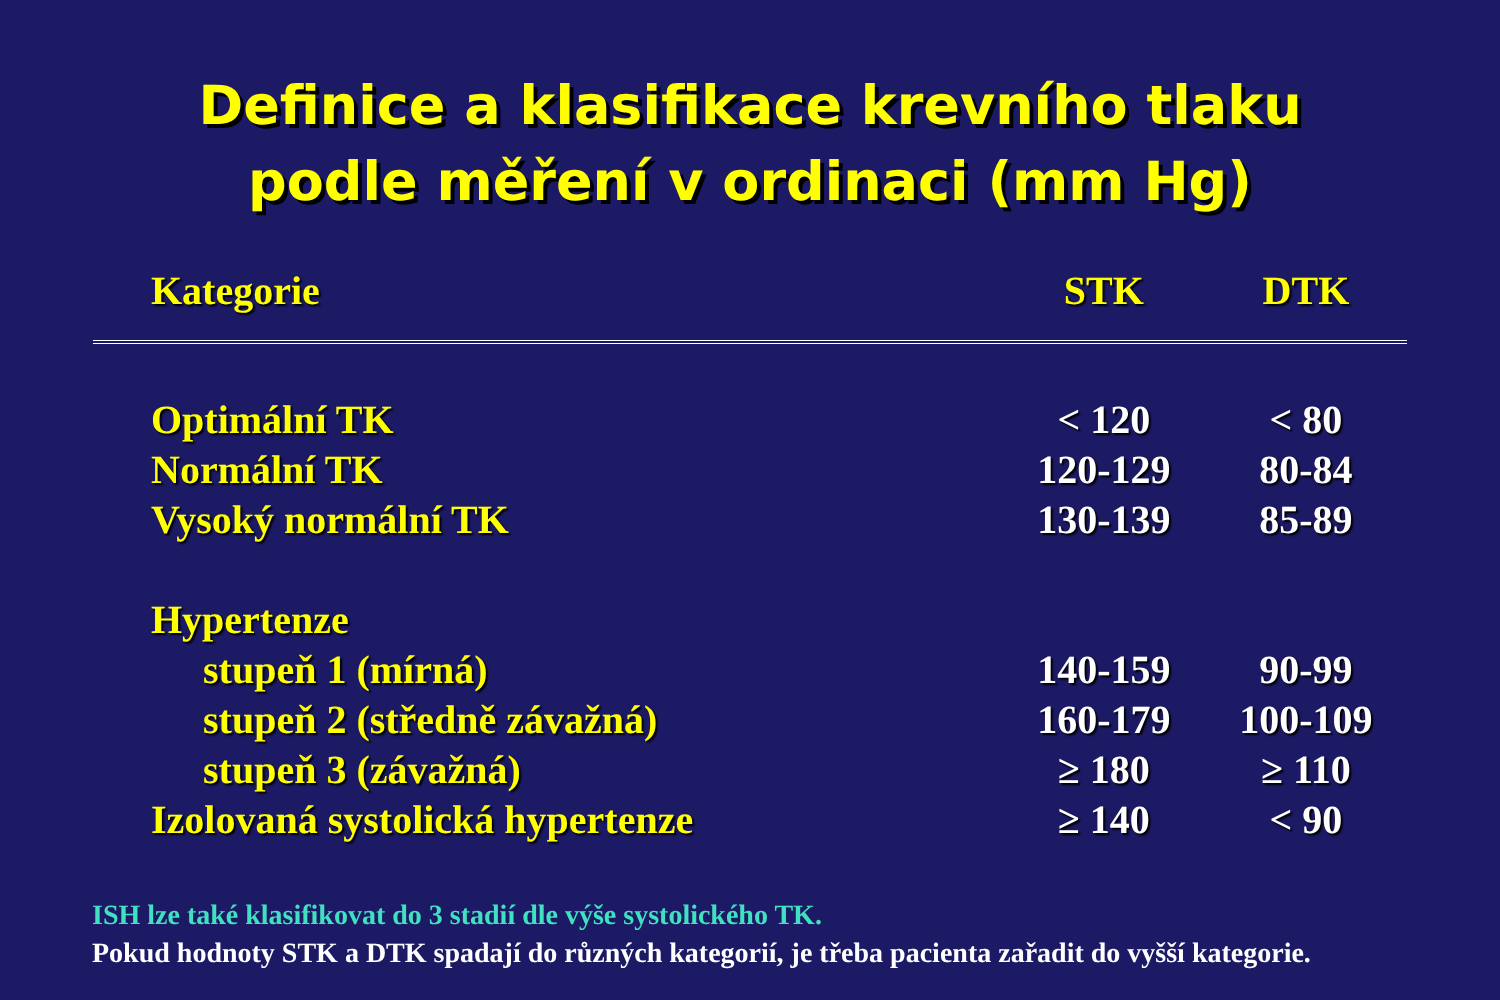Definice a klasifikace krevního tlaku
podle měření v ordinaci (mm Hg)
| Kategorie | STK | DTK |
| --- | --- | --- |
| Optimální TK | < 120 | < 80 |
| Normální TK | 120-129 | 80-84 |
| Vysoký normální TK | 130-139 | 85-89 |
| Hypertenze | | |
| stupeň 1 (mírná) | 140-159 | 90-99 |
| stupeň 2 (středně závažná) | 160-179 | 100-109 |
| stupeň 3 (závažná) | ≥ 180 | ≥ 110 |
| Izolovaná systolická hypertenze | ≥ 140 | < 90 |
ISH lze také klasifikovat do 3 stadií dle výše systolického TK.
Pokud hodnoty STK a DTK spadají do různých kategorií, je třeba pacienta zařadit do vyšší kategorie.